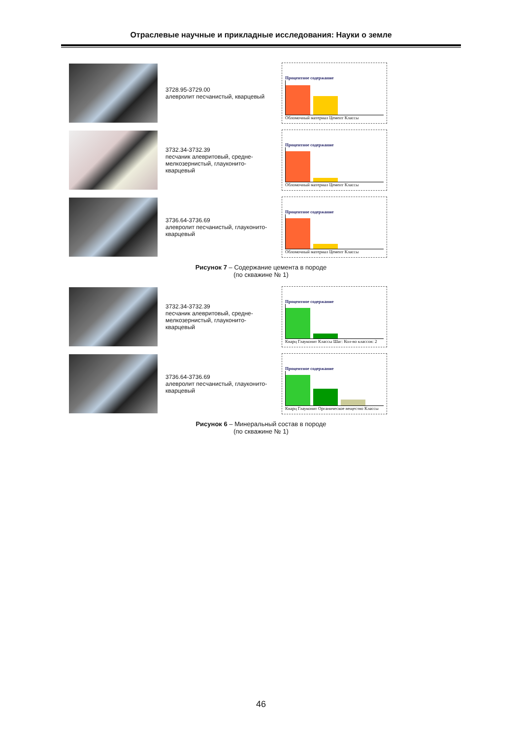Отраслевые научные и прикладные исследования: Науки о земле
3728.95-3729.00
алевролит песчанистый, кварцевый
Процентное содержание
Обломочный материал Цемент Классы
3732.34-3732.39
песчаник алевритовый, средне-мелкозернистый, глауконито-кварцевый
Процентное содержание
Обломочный материал Цемент Классы
3736.64-3736.69
алевролит песчанистый, глауконито-кварцевый
Процентное содержание
Обломочный материал Цемент Классы
Рисунок 7 – Содержание цемента в породе
(по скважине № 1)
3732.34-3732.39
песчаник алевритовый, средне-мелкозернистый, глауконито-кварцевый
Процентное содержание
Кварц Глауконит Классы Шаг: Кол-во классов: 2
3736.64-3736.69
алевролит песчанистый, глауконито-кварцевый
Процентное содержание
Кварц Глауконит Органическое вещество Классы
Рисунок 6 – Минеральный состав в породе
(по скважине № 1)
46